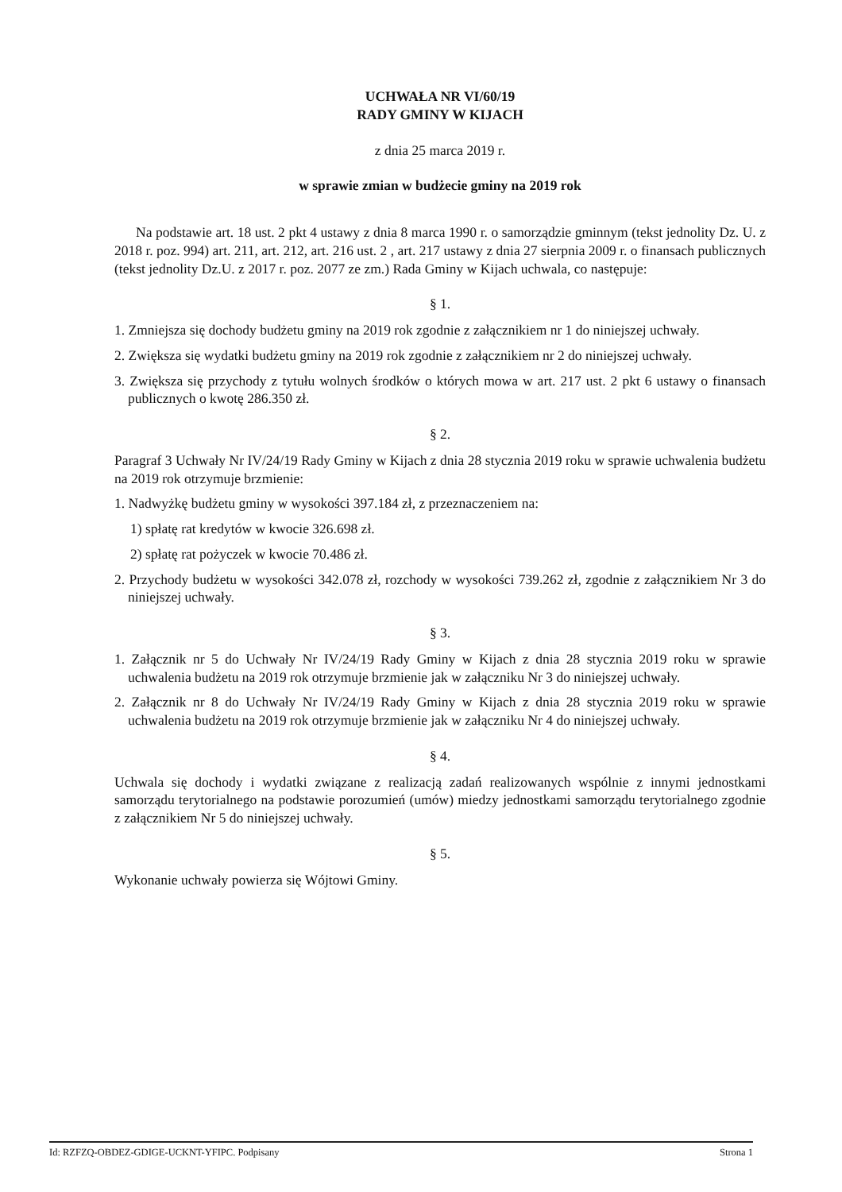UCHWAŁA NR VI/60/19
RADY GMINY W KIJACH
z dnia 25 marca 2019 r.
w sprawie zmian w budżecie gminy na 2019 rok
Na podstawie art. 18 ust. 2 pkt 4 ustawy z dnia 8 marca 1990 r. o samorządzie gminnym (tekst jednolity Dz. U. z 2018 r. poz. 994) art. 211, art. 212, art. 216 ust. 2 , art. 217 ustawy z dnia 27 sierpnia 2009 r. o finansach publicznych (tekst jednolity Dz.U. z 2017 r. poz. 2077 ze zm.) Rada Gminy w Kijach uchwala, co następuje:
§ 1.
1. Zmniejsza się dochody budżetu gminy na 2019 rok zgodnie z załącznikiem nr 1 do niniejszej uchwały.
2. Zwiększa się wydatki budżetu gminy na 2019 rok zgodnie z załącznikiem nr 2 do niniejszej uchwały.
3. Zwiększa się przychody z tytułu wolnych środków o których mowa w art. 217 ust. 2 pkt 6 ustawy o finansach publicznych o kwotę 286.350 zł.
§ 2.
Paragraf 3 Uchwały Nr IV/24/19 Rady Gminy w Kijach z dnia 28 stycznia 2019 roku w sprawie uchwalenia budżetu na 2019 rok otrzymuje brzmienie:
1. Nadwyżkę budżetu gminy w wysokości 397.184 zł, z przeznaczeniem na:
1) spłatę rat kredytów w kwocie 326.698 zł.
2) spłatę rat pożyczek w kwocie 70.486 zł.
2. Przychody budżetu w wysokości 342.078 zł, rozchody w wysokości 739.262 zł, zgodnie z załącznikiem Nr 3 do niniejszej uchwały.
§ 3.
1. Załącznik nr 5 do Uchwały Nr IV/24/19 Rady Gminy w Kijach z dnia 28 stycznia 2019 roku w sprawie uchwalenia budżetu na 2019 rok otrzymuje brzmienie jak w załączniku Nr 3 do niniejszej uchwały.
2. Załącznik nr 8 do Uchwały Nr IV/24/19 Rady Gminy w Kijach z dnia 28 stycznia 2019 roku w sprawie uchwalenia budżetu na 2019 rok otrzymuje brzmienie jak w załączniku Nr 4 do niniejszej uchwały.
§ 4.
Uchwala się dochody i wydatki związane z realizacją zadań realizowanych wspólnie z innymi jednostkami samorządu terytorialnego na podstawie porozumień (umów) miedzy jednostkami samorządu terytorialnego zgodnie z załącznikiem Nr 5 do niniejszej uchwały.
§ 5.
Wykonanie uchwały powierza się Wójtowi Gminy.
Id: RZFZQ-OBDEZ-GDIGE-UCKNT-YFIPC. Podpisany Strona 1